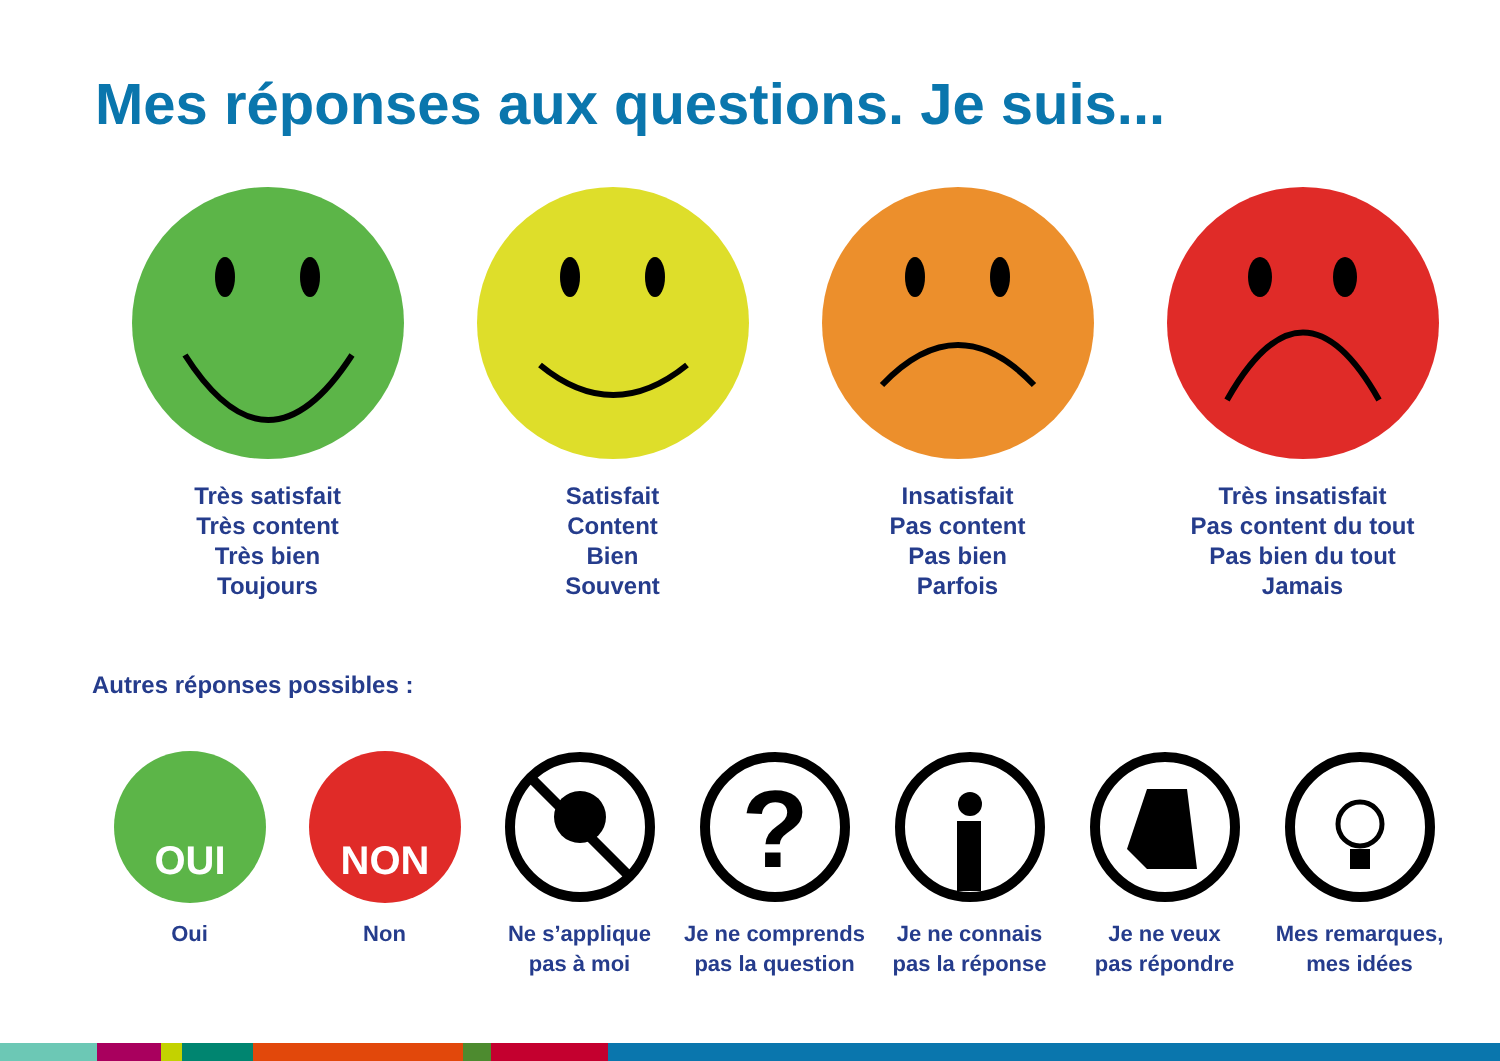Mes réponses aux questions. Je suis...
Très satisfait
Très content
Très bien
Toujours
Satisfait
Content
Bien
Souvent
Insatisfait
Pas content
Pas bien
Parfois
Très insatisfait
Pas content du tout
Pas bien du tout
Jamais
Autres réponses possibles :
OUI
Oui
NON
Non
Ne s’applique
pas à moi
?
Je ne comprends
pas la question
Je ne connais
pas la réponse
Je ne veux
pas répondre
Mes remarques,
mes idées